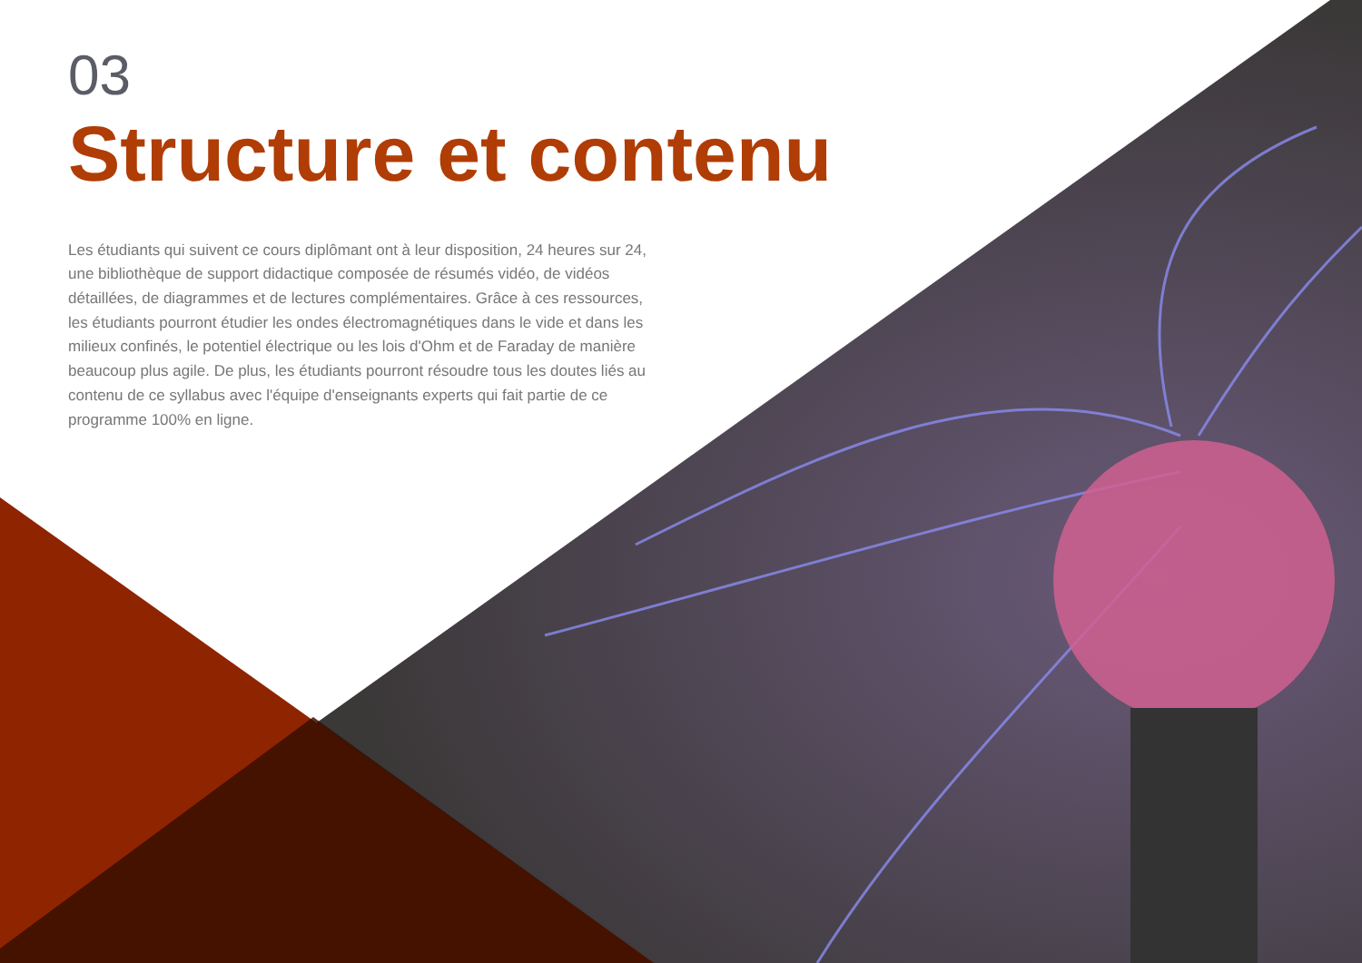03
Structure et contenu
Les étudiants qui suivent ce cours diplômant ont à leur disposition, 24 heures sur 24, une bibliothèque de support didactique composée de résumés vidéo, de vidéos détaillées, de diagrammes et de lectures complémentaires. Grâce à ces ressources, les étudiants pourront étudier les ondes électromagnétiques dans le vide et dans les milieux confinés, le potentiel électrique ou les lois d'Ohm et de Faraday de manière beaucoup plus agile. De plus, les étudiants pourront résoudre tous les doutes liés au contenu de ce syllabus avec l'équipe d'enseignants experts qui fait partie de ce programme 100% en ligne.